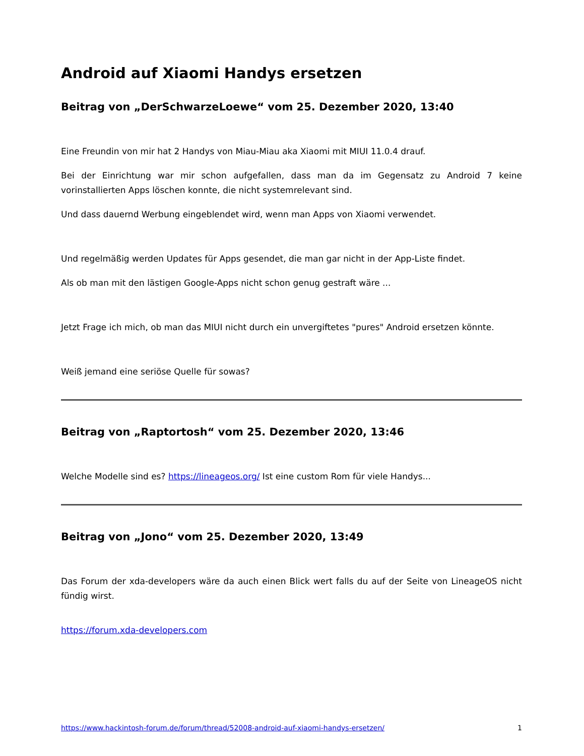Android auf Xiaomi Handys ersetzen
Beitrag von „DerSchwarzeLoewe“ vom 25. Dezember 2020, 13:40
Eine Freundin von mir hat 2 Handys von Miau-Miau aka Xiaomi mit MIUI 11.0.4 drauf.
Bei der Einrichtung war mir schon aufgefallen, dass man da im Gegensatz zu Android 7 keine vorinstallierten Apps löschen konnte, die nicht systemrelevant sind.
Und dass dauernd Werbung eingeblendet wird, wenn man Apps von Xiaomi verwendet.
Und regelmäßig werden Updates für Apps gesendet, die man gar nicht in der App-Liste findet.
Als ob man mit den lästigen Google-Apps nicht schon genug gestraft wäre ...
Jetzt Frage ich mich, ob man das MIUI nicht durch ein unvergiftetes "pures" Android ersetzen könnte.
Weiß jemand eine seriöse Quelle für sowas?
Beitrag von „Raptortosh“ vom 25. Dezember 2020, 13:46
Welche Modelle sind es? https://lineageos.org/ Ist eine custom Rom für viele Handys...
Beitrag von „Jono“ vom 25. Dezember 2020, 13:49
Das Forum der xda-developers wäre da auch einen Blick wert falls du auf der Seite von LineageOS nicht fündig wirst.
https://forum.xda-developers.com
https://www.hackintosh-forum.de/forum/thread/52008-android-auf-xiaomi-handys-ersetzen/ 1